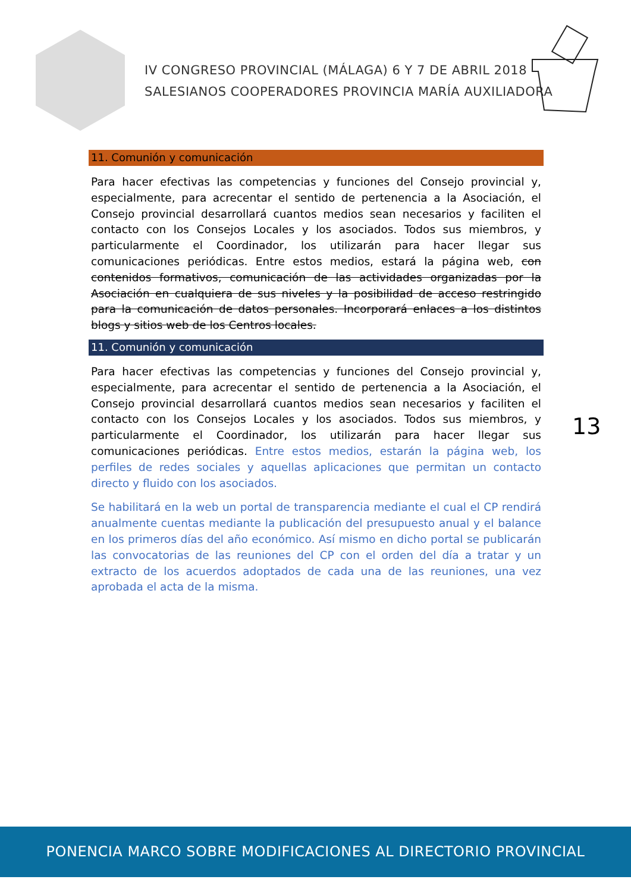IV CONGRESO PROVINCIAL (MÁLAGA) 6 Y 7 DE ABRIL 2018
SALESIANOS COOPERADORES PROVINCIA MARÍA AUXILIADORA
11. Comunión y comunicación
Para hacer efectivas las competencias y funciones del Consejo provincial y, especialmente, para acrecentar el sentido de pertenencia a la Asociación, el Consejo provincial desarrollará cuantos medios sean necesarios y faciliten el contacto con los Consejos Locales y los asociados. Todos sus miembros, y particularmente el Coordinador, los utilizarán para hacer llegar sus comunicaciones periódicas. Entre estos medios, estará la página web, con contenidos formativos, comunicación de las actividades organizadas por la Asociación en cualquiera de sus niveles y la posibilidad de acceso restringido para la comunicación de datos personales. Incorporará enlaces a los distintos blogs y sitios web de los Centros locales.
11. Comunión y comunicación
Para hacer efectivas las competencias y funciones del Consejo provincial y, especialmente, para acrecentar el sentido de pertenencia a la Asociación, el Consejo provincial desarrollará cuantos medios sean necesarios y faciliten el contacto con los Consejos Locales y los asociados. Todos sus miembros, y particularmente el Coordinador, los utilizarán para hacer llegar sus comunicaciones periódicas. Entre estos medios, estarán la página web, los perfiles de redes sociales y aquellas aplicaciones que permitan un contacto directo y fluido con los asociados.
Se habilitará en la web un portal de transparencia mediante el cual el CP rendirá anualmente cuentas mediante la publicación del presupuesto anual y el balance en los primeros días del año económico. Así mismo en dicho portal se publicarán las convocatorias de las reuniones del CP con el orden del día a tratar y un extracto de los acuerdos adoptados de cada una de las reuniones, una vez aprobada el acta de la misma.
13
PONENCIA MARCO SOBRE MODIFICACIONES AL DIRECTORIO PROVINCIAL